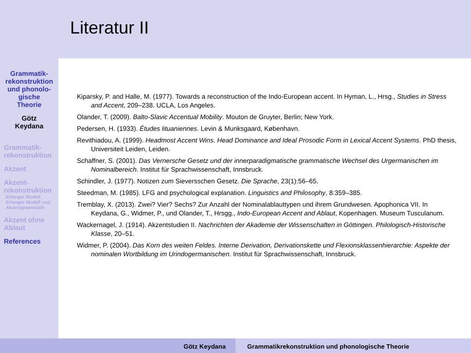Grammatik-
rekonstruktion
und phonolo-
gische
Theorie
Götz
Keydana
Grammatik-
rekonstruktion
Akzent
Akzent-
rekonstruktion
Erlanger Modell
Erlanger Modell und Akzentgrammatik
Akzent ohne
Ablaut
References
Literatur II
Kiparsky, P. and Halle, M. (1977). Towards a reconstruction of the Indo-European accent. In Hyman, L., Hrsg., Studies in Stress and Accent, 209–238. UCLA, Los Angeles.
Olander, T. (2009). Balto-Slavic Accentual Mobility. Mouton de Gruyter, Berlin; New York.
Pedersen, H. (1933). Études lituaniennes. Levin & Munksgaard, København.
Revithiadou, A. (1999). Headmost Accent Wins. Head Dominance and Ideal Prosodic Form in Lexical Accent Systems. PhD thesis, Universiteit Leiden, Leiden.
Schaffner, S. (2001). Das Vernersche Gesetz und der innerparadigmatische grammatische Wechsel des Urgermanischen im Nominalbereich. Institut für Sprachwissenschaft, Innsbruck.
Schindler, J. (1977). Notizen zum Sieversschen Gesetz. Die Sprache, 23(1):56–65.
Steedman, M. (1985). LFG and psychological explanation. Linguistics and Philosophy, 8:359–385.
Tremblay, X. (2013). Zwei? Vier? Sechs? Zur Anzahl der Nominalablauttypen und ihrem Grundwesen. Apophonica VII. In Keydana, G., Widmer, P., und Olander, T., Hrsgg., Indo-European Accent and Ablaut, Kopenhagen. Museum Tusculanum.
Wackernagel, J. (1914). Akzentstudien II. Nachrichten der Akademie der Wissenschaften in Göttingen. Philologisch-Historische Klasse, 20–51.
Widmer, P. (2004). Das Korn des weiten Feldes. Interne Derivation, Derivationskette und Flexionsklassenhierarchie: Aspekte der nominalen Wortbildung im Urindogermanischen. Institut für Sprachwissenschaft, Innsbruck.
Götz Keydana Grammatikrekonstruktion und phonologische Theorie